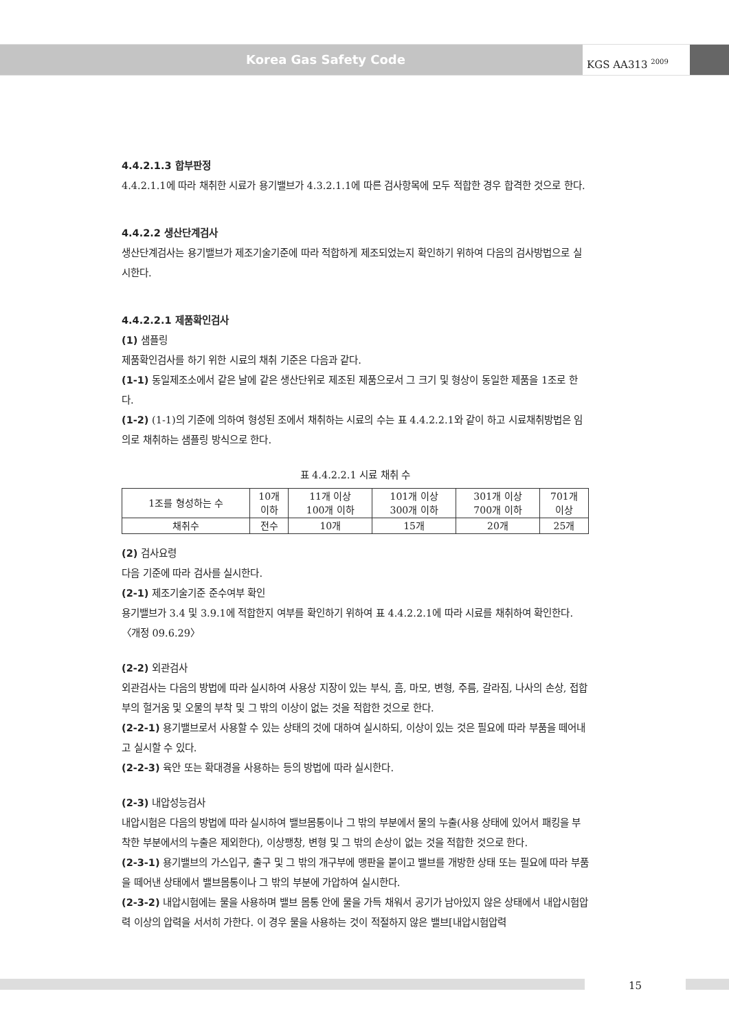Korea Gas Safety Code
KGS AA313 <sup>2009</sup>
4.4.2.1.3 합부판정
4.4.2.1.1에 따라 채취한 시료가 용기밸브가 4.3.2.1.1에 따른 검사항목에 모두 적합한 경우 합격한 것으로 한다.
4.4.2.2 생산단계검사
생산단계검사는 용기밸브가 제조기술기준에 따라 적합하게 제조되었는지 확인하기 위하여 다음의 검사방법으로 실시한다.
4.4.2.2.1 제품확인검사
(1) 샘플링
제품확인검사를 하기 위한 시료의 채취 기준은 다음과 같다.
(1-1) 동일제조소에서 같은 날에 같은 생산단위로 제조된 제품으로서 그 크기 및 형상이 동일한 제품을 1조로 한다.
(1-2) (1-1)의 기준에 의하여 형성된 조에서 채취하는 시료의 수는 표 4.4.2.2.1와 같이 하고 시료채취방법은 임의로 채취하는 샘플링 방식으로 한다.
표 4.4.2.2.1 시료 채취 수
| 1조를 형성하는 수 | 10개 이하 | 11개 이상 100개 이하 | 101개 이상 300개 이하 | 301개 이상 700개 이하 | 701개 이상 |
| 채취수 | 전수 | 10개 | 15개 | 20개 | 25개 |
(2) 검사요령
다음 기준에 따라 검사를 실시한다.
(2-1) 제조기술기준 준수여부 확인
용기밸브가 3.4 및 3.9.1에 적합한지 여부를 확인하기 위하여 표 4.4.2.2.1에 따라 시료를 채취하여 확인한다. 〈개정 09.6.29〉
(2-2) 외관검사
외관검사는 다음의 방법에 따라 실시하여 사용상 지장이 있는 부식, 흠, 마모, 변형, 주름, 갈라짐, 나사의 손상, 접합부의 헐거움 및 오물의 부착 및 그 밖의 이상이 없는 것을 적합한 것으로 한다.
(2-2-1) 용기밸브로서 사용할 수 있는 상태의 것에 대하여 실시하되, 이상이 있는 것은 필요에 따라 부품을 떼어내고 실시할 수 있다.
(2-2-3) 육안 또는 확대경을 사용하는 등의 방법에 따라 실시한다.
(2-3) 내압성능검사
내압시험은 다음의 방법에 따라 실시하여 밸브몸통이나 그 밖의 부분에서 물의 누출(사용 상태에 있어서 패킹을 부착한 부분에서의 누출은 제외한다), 이상팽창, 변형 및 그 밖의 손상이 없는 것을 적합한 것으로 한다.
(2-3-1) 용기밸브의 가스입구, 출구 및 그 밖의 개구부에 맹판을 붙이고 밸브를 개방한 상태 또는 필요에 따라 부품을 떼어낸 상태에서 밸브몸통이나 그 밖의 부분에 가압하여 실시한다.
(2-3-2) 내압시험에는 물을 사용하며 밸브 몸통 안에 물을 가득 채워서 공기가 남아있지 않은 상태에서 내압시험압력 이상의 압력을 서서히 가한다. 이 경우 물을 사용하는 것이 적절하지 않은 밸브[내압시험압력
15